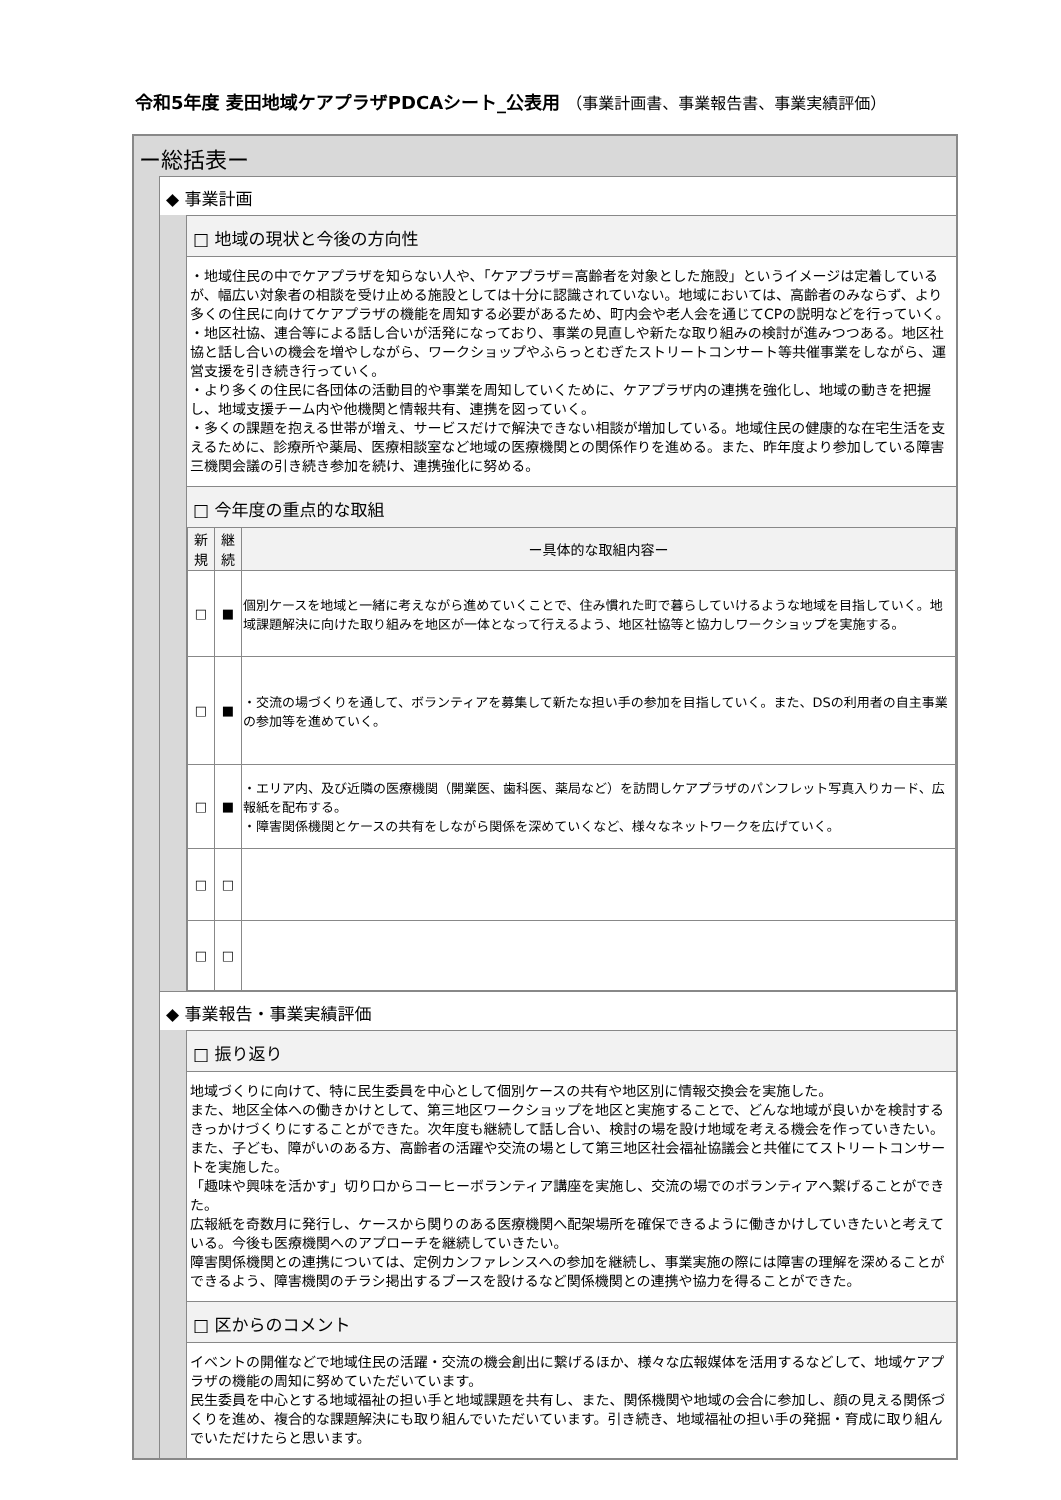令和5年度 麦田地域ケアプラザPDCAシート_公表用 （事業計画書、事業報告書、事業実績評価）
ー総括表ー
◆ 事業計画
□ 地域の現状と今後の方向性
・地域住民の中でケアプラザを知らない人や、「ケアプラザ＝高齢者を対象とした施設」というイメージは定着しているが、幅広い対象者の相談を受け止める施設としては十分に認識されていない。地域においては、高齢者のみならず、より多くの住民に向けてケアプラザの機能を周知する必要があるため、町内会や老人会を通じてCPの説明などを行っていく。
・地区社協、連合等による話し合いが活発になっており、事業の見直しや新たな取り組みの検討が進みつつある。地区社協と話し合いの機会を増やしながら、ワークショップやふらっとむぎたストリートコンサート等共催事業をしながら、運営支援を引き続き行っていく。
・より多くの住民に各団体の活動目的や事業を周知していくために、ケアプラザ内の連携を強化し、地域の動きを把握し、地域支援チーム内や他機関と情報共有、連携を図っていく。
・多くの課題を抱える世帯が増え、サービスだけで解決できない相談が増加している。地域住民の健康的な在宅生活を支えるために、診療所や薬局、医療相談室など地域の医療機関との関係作りを進める。また、昨年度より参加している障害三機関会議の引き続き参加を続け、連携強化に努める。
□ 今年度の重点的な取組
| 新 規 | 継 続 | ー具体的な取組内容ー |
| --- | --- | --- |
| □ | ■ | 個別ケースを地域と一緒に考えながら進めていくことで、住み慣れた町で暮らしていけるような地域を目指していく。地域課題解決に向けた取り組みを地区が一体となって行えるよう、地区社協等と協力しワークショップを実施する。 |
| □ | ■ | ・交流の場づくりを通して、ボランティアを募集して新たな担い手の参加を目指していく。また、DSの利用者の自主事業の参加等を進めていく。 |
| □ | ■ | ・エリア内、及び近隣の医療機関（開業医、歯科医、薬局など）を訪問しケアプラザのパンフレット写真入りカード、広報紙を配布する。 ・障害関係機関とケースの共有をしながら関係を深めていくなど、様々なネットワークを広げていく。 |
| □ | □ | |
| □ | □ | |
◆ 事業報告・事業実績評価
□ 振り返り
地域づくりに向けて、特に民生委員を中心として個別ケースの共有や地区別に情報交換会を実施した。
また、地区全体への働きかけとして、第三地区ワークショップを地区と実施することで、どんな地域が良いかを検討するきっかけづくりにすることができた。次年度も継続して話し合い、検討の場を設け地域を考える機会を作っていきたい。また、子ども、障がいのある方、高齢者の活躍や交流の場として第三地区社会福祉協議会と共催にてストリートコンサートを実施した。
「趣味や興味を活かす」切り口からコーヒーボランティア講座を実施し、交流の場でのボランティアへ繋げることができた。
広報紙を奇数月に発行し、ケースから関りのある医療機関へ配架場所を確保できるように働きかけしていきたいと考えている。今後も医療機関へのアプローチを継続していきたい。
障害関係機関との連携については、定例カンファレンスへの参加を継続し、事業実施の際には障害の理解を深めることができるよう、障害機関のチラシ掲出するブースを設けるなど関係機関との連携や協力を得ることができた。
□ 区からのコメント
イベントの開催などで地域住民の活躍・交流の機会創出に繋げるほか、様々な広報媒体を活用するなどして、地域ケアプラザの機能の周知に努めていただいています。
民生委員を中心とする地域福祉の担い手と地域課題を共有し、また、関係機関や地域の会合に参加し、顔の見える関係づくりを進め、複合的な課題解決にも取り組んでいただいています。引き続き、地域福祉の担い手の発掘・育成に取り組んでいただけたらと思います。